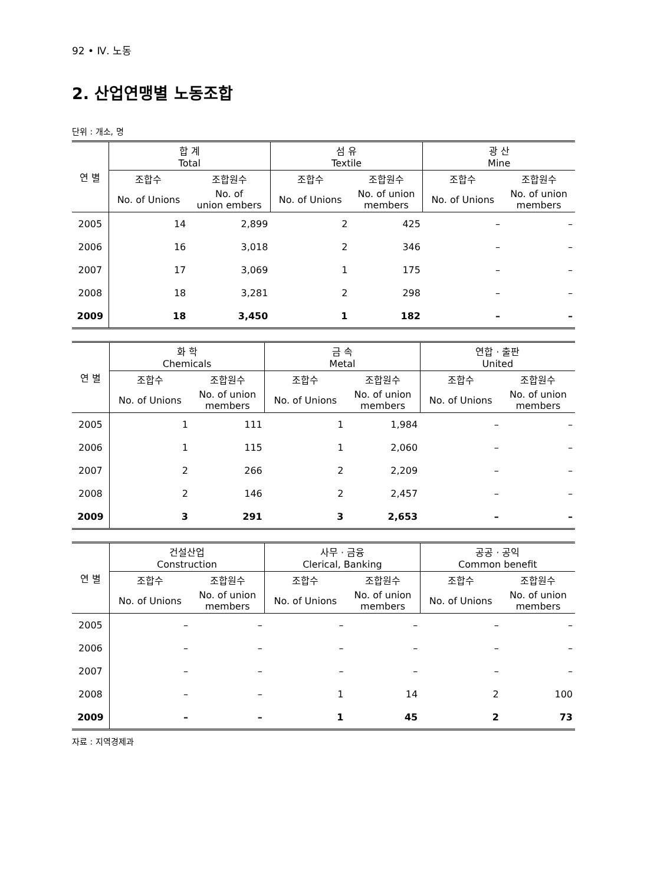92 • Ⅳ. 노동
2. 산업연맹별 노동조합
단위 : 개소, 명
| 연 별 | 합 계 Total | | 섬 유 Textile | | 광 산 Mine | |
| --- | --- | --- | --- | --- | --- | --- |
| | 조합수 | 조합원수 | 조합수 | 조합원수 | 조합수 | 조합원수 |
| | No. of Unions | No. of union embers | No. of Unions | No. of union members | No. of Unions | No. of union members |
| 2005 | 14 | 2,899 | 2 | 425 | – | – |
| 2006 | 16 | 3,018 | 2 | 346 | – | – |
| 2007 | 17 | 3,069 | 1 | 175 | – | – |
| 2008 | 18 | 3,281 | 2 | 298 | – | – |
| 2009 | 18 | 3,450 | 1 | 182 | – | – |
| 연 별 | 화 학 Chemicals | | 금 속 Metal | | 연합 · 출판 United | |
| --- | --- | --- | --- | --- | --- | --- |
| | 조합수 | 조합원수 | 조합수 | 조합원수 | 조합수 | 조합원수 |
| | No. of Unions | No. of union members | No. of Unions | No. of union members | No. of Unions | No. of union members |
| 2005 | 1 | 111 | 1 | 1,984 | – | – |
| 2006 | 1 | 115 | 1 | 2,060 | – | – |
| 2007 | 2 | 266 | 2 | 2,209 | – | – |
| 2008 | 2 | 146 | 2 | 2,457 | – | – |
| 2009 | 3 | 291 | 3 | 2,653 | – | – |
| 연 별 | 건설산업 Construction | | 사무 · 금융 Clerical, Banking | | 공공 · 공익 Common benefit | |
| --- | --- | --- | --- | --- | --- | --- |
| | 조합수 | 조합원수 | 조합수 | 조합원수 | 조합수 | 조합원수 |
| | No. of Unions | No. of union members | No. of Unions | No. of union members | No. of Unions | No. of union members |
| 2005 | – | – | – | – | – | – |
| 2006 | – | – | – | – | – | – |
| 2007 | – | – | – | – | – | – |
| 2008 | – | – | 1 | 14 | 2 | 100 |
| 2009 | – | – | 1 | 45 | 2 | 73 |
자료 : 지역경제과